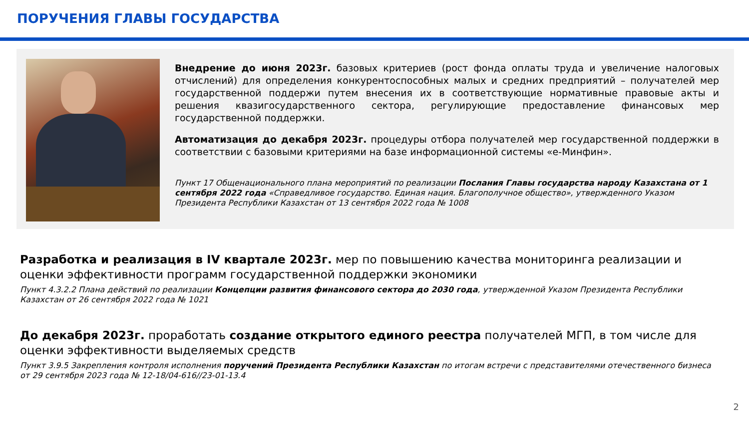ПОРУЧЕНИЯ ГЛАВЫ ГОСУДАРСТВА
Внедрение до июня 2023г. базовых критериев (рост фонда оплаты труда и увеличение налоговых отчислений) для определения конкурентоспособных малых и средних предприятий – получателей мер государственной поддержи путем внесения их в соответствующие нормативные правовые акты и решения квазигосударственного сектора, регулирующие предоставление финансовых мер государственной поддержки.
Автоматизация до декабря 2023г. процедуры отбора получателей мер государственной поддержки в соответствии с базовыми критериями на базе информационной системы «е-Минфин».
Пункт 17 Общенационального плана мероприятий по реализации Послания Главы государства народу Казахстана от 1 сентября 2022 года «Справедливое государство. Единая нация. Благополучное общество», утвержденного Указом Президента Республики Казахстан от 13 сентября 2022 года № 1008
Разработка и реализация в IV квартале 2023г. мер по повышению качества мониторинга реализации и оценки эффективности программ государственной поддержки экономики
Пункт 4.3.2.2 Плана действий по реализации Концепции развития финансового сектора до 2030 года, утвержденной Указом Президента Республики Казахстан от 26 сентября 2022 года № 1021
До декабря 2023г. проработать создание открытого единого реестра получателей МГП, в том числе для оценки эффективности выделяемых средств
Пункт 3.9.5 Закрепления контроля исполнения поручений Президента Республики Казахстан по итогам встречи с представителями отечественного бизнеса от 29 сентября 2023 года № 12-18/04-616//23-01-13.4
2